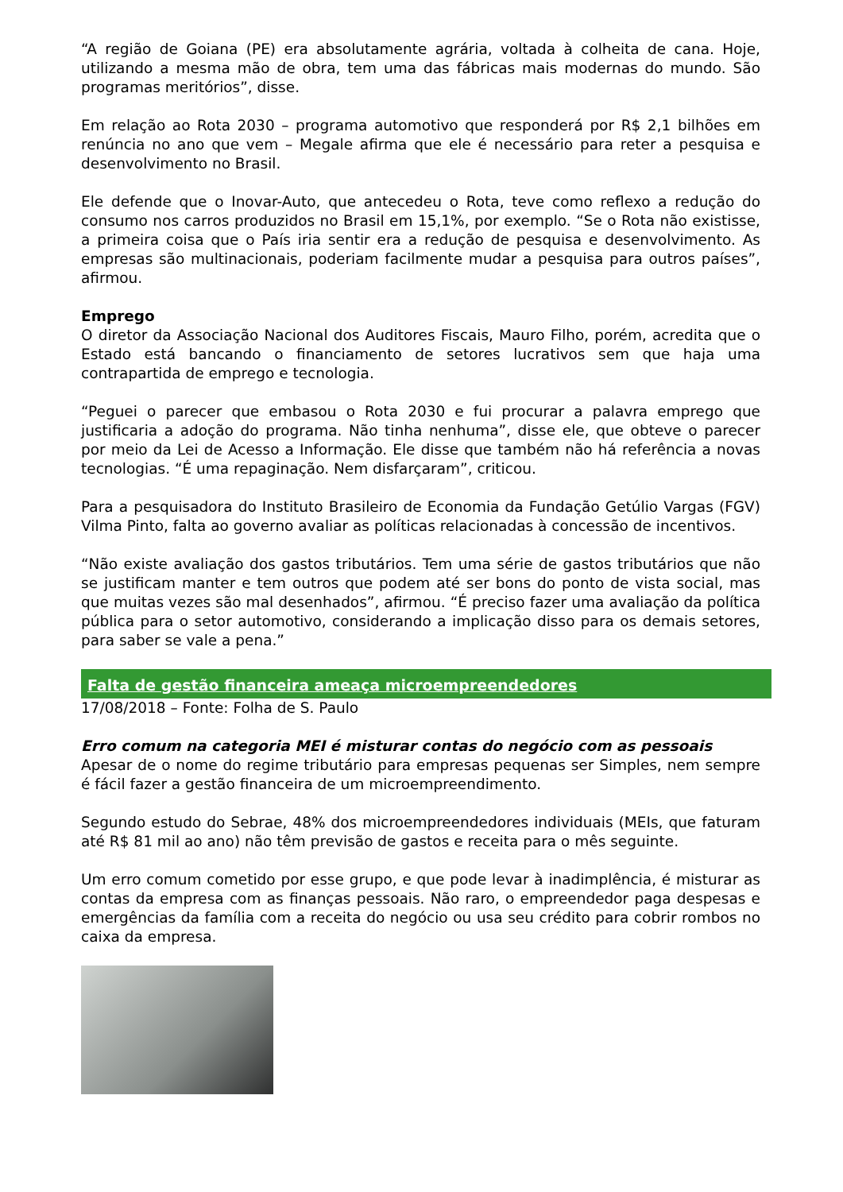“A região de Goiana (PE) era absolutamente agrária, voltada à colheita de cana. Hoje, utilizando a mesma mão de obra, tem uma das fábricas mais modernas do mundo. São programas meritórios”, disse.
Em relação ao Rota 2030 – programa automotivo que responderá por R$ 2,1 bilhões em renúncia no ano que vem – Megale afirma que ele é necessário para reter a pesquisa e desenvolvimento no Brasil.
Ele defende que o Inovar-Auto, que antecedeu o Rota, teve como reflexo a redução do consumo nos carros produzidos no Brasil em 15,1%, por exemplo. “Se o Rota não existisse, a primeira coisa que o País iria sentir era a redução de pesquisa e desenvolvimento. As empresas são multinacionais, poderiam facilmente mudar a pesquisa para outros países”, afirmou.
Emprego
O diretor da Associação Nacional dos Auditores Fiscais, Mauro Filho, porém, acredita que o Estado está bancando o financiamento de setores lucrativos sem que haja uma contrapartida de emprego e tecnologia.
“Peguei o parecer que embasou o Rota 2030 e fui procurar a palavra emprego que justificaria a adoção do programa. Não tinha nenhuma”, disse ele, que obteve o parecer por meio da Lei de Acesso a Informação. Ele disse que também não há referência a novas tecnologias. “É uma repaginação. Nem disfarçaram”, criticou.
Para a pesquisadora do Instituto Brasileiro de Economia da Fundação Getúlio Vargas (FGV) Vilma Pinto, falta ao governo avaliar as políticas relacionadas à concessão de incentivos.
“Não existe avaliação dos gastos tributários. Tem uma série de gastos tributários que não se justificam manter e tem outros que podem até ser bons do ponto de vista social, mas que muitas vezes são mal desenhados”, afirmou. “É preciso fazer uma avaliação da política pública para o setor automotivo, considerando a implicação disso para os demais setores, para saber se vale a pena.”
Falta de gestão financeira ameaça microempreendedores
17/08/2018 – Fonte: Folha de S. Paulo
Erro comum na categoria MEI é misturar contas do negócio com as pessoais
Apesar de o nome do regime tributário para empresas pequenas ser Simples, nem sempre é fácil fazer a gestão financeira de um microempreendimento.
Segundo estudo do Sebrae, 48% dos microempreendedores individuais (MEIs, que faturam até R$ 81 mil ao ano) não têm previsão de gastos e receita para o mês seguinte.
Um erro comum cometido por esse grupo, e que pode levar à inadimplência, é misturar as contas da empresa com as finanças pessoais. Não raro, o empreendedor paga despesas e emergências da família com a receita do negócio ou usa seu crédito para cobrir rombos no caixa da empresa.